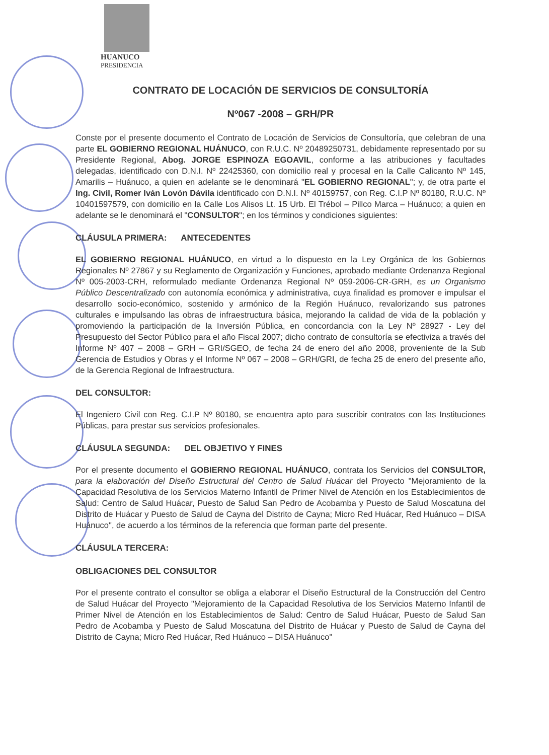HUANUCO
PRESIDENCIA
CONTRATO DE LOCACIÓN DE SERVICIOS DE CONSULTORÍA
Nº067 -2008 – GRH/PR
Conste por el presente documento el Contrato de Locación de Servicios de Consultoría, que celebran de una parte EL GOBIERNO REGIONAL HUÁNUCO, con R.U.C. Nº 20489250731, debidamente representado por su Presidente Regional, Abog. JORGE ESPINOZA EGOAVIL, conforme a las atribuciones y facultades delegadas, identificado con D.N.I. Nº 22425360, con domicilio real y procesal en la Calle Calicanto Nº 145, Amarilis – Huánuco, a quien en adelante se le denominará "EL GOBIERNO REGIONAL"; y, de otra parte el Ing. Civil, Romer Iván Lovón Dávila identificado con D.N.I. Nº 40159757, con Reg. C.I.P Nº 80180, R.U.C. Nº 10401597579, con domicilio en la Calle Los Alisos Lt. 15 Urb. El Trébol – Pillco Marca – Huánuco; a quien en adelante se le denominará el "CONSULTOR"; en los términos y condiciones siguientes:
CLÁUSULA PRIMERA: ANTECEDENTES
EL GOBIERNO REGIONAL HUÁNUCO, en virtud a lo dispuesto en la Ley Orgánica de los Gobiernos Regionales Nº 27867 y su Reglamento de Organización y Funciones, aprobado mediante Ordenanza Regional Nº 005-2003-CRH, reformulado mediante Ordenanza Regional Nº 059-2006-CR-GRH, es un Organismo Público Descentralizado con autonomía económica y administrativa, cuya finalidad es promover e impulsar el desarrollo socio-económico, sostenido y armónico de la Región Huánuco, revalorizando sus patrones culturales e impulsando las obras de infraestructura básica, mejorando la calidad de vida de la población y promoviendo la participación de la Inversión Pública, en concordancia con la Ley Nº 28927 - Ley del Presupuesto del Sector Público para el año Fiscal 2007; dicho contrato de consultoría se efectiviza a través del Informe Nº 407 – 2008 – GRH – GRI/SGEO, de fecha 24 de enero del año 2008, proveniente de la Sub Gerencia de Estudios y Obras y el Informe Nº 067 – 2008 – GRH/GRI, de fecha 25 de enero del presente año, de la Gerencia Regional de Infraestructura.
DEL CONSULTOR:
El Ingeniero Civil con Reg. C.I.P Nº 80180, se encuentra apto para suscribir contratos con las Instituciones Públicas, para prestar sus servicios profesionales.
CLÁUSULA SEGUNDA: DEL OBJETIVO Y FINES
Por el presente documento el GOBIERNO REGIONAL HUÁNUCO, contrata los Servicios del CONSULTOR, para la elaboración del Diseño Estructural del Centro de Salud Huácar del Proyecto "Mejoramiento de la Capacidad Resolutiva de los Servicios Materno Infantil de Primer Nivel de Atención en los Establecimientos de Salud: Centro de Salud Huácar, Puesto de Salud San Pedro de Acobamba y Puesto de Salud Moscatuna del Distrito de Huácar y Puesto de Salud de Cayna del Distrito de Cayna; Micro Red Huácar, Red Huánuco – DISA Huánuco", de acuerdo a los términos de la referencia que forman parte del presente.
CLÁUSULA TERCERA:
OBLIGACIONES DEL CONSULTOR
Por el presente contrato el consultor se obliga a elaborar el Diseño Estructural de la Construcción del Centro de Salud Huácar del Proyecto "Mejoramiento de la Capacidad Resolutiva de los Servicios Materno Infantil de Primer Nivel de Atención en los Establecimientos de Salud: Centro de Salud Huácar, Puesto de Salud San Pedro de Acobamba y Puesto de Salud Moscatuna del Distrito de Huácar y Puesto de Salud de Cayna del Distrito de Cayna; Micro Red Huácar, Red Huánuco – DISA Huánuco"